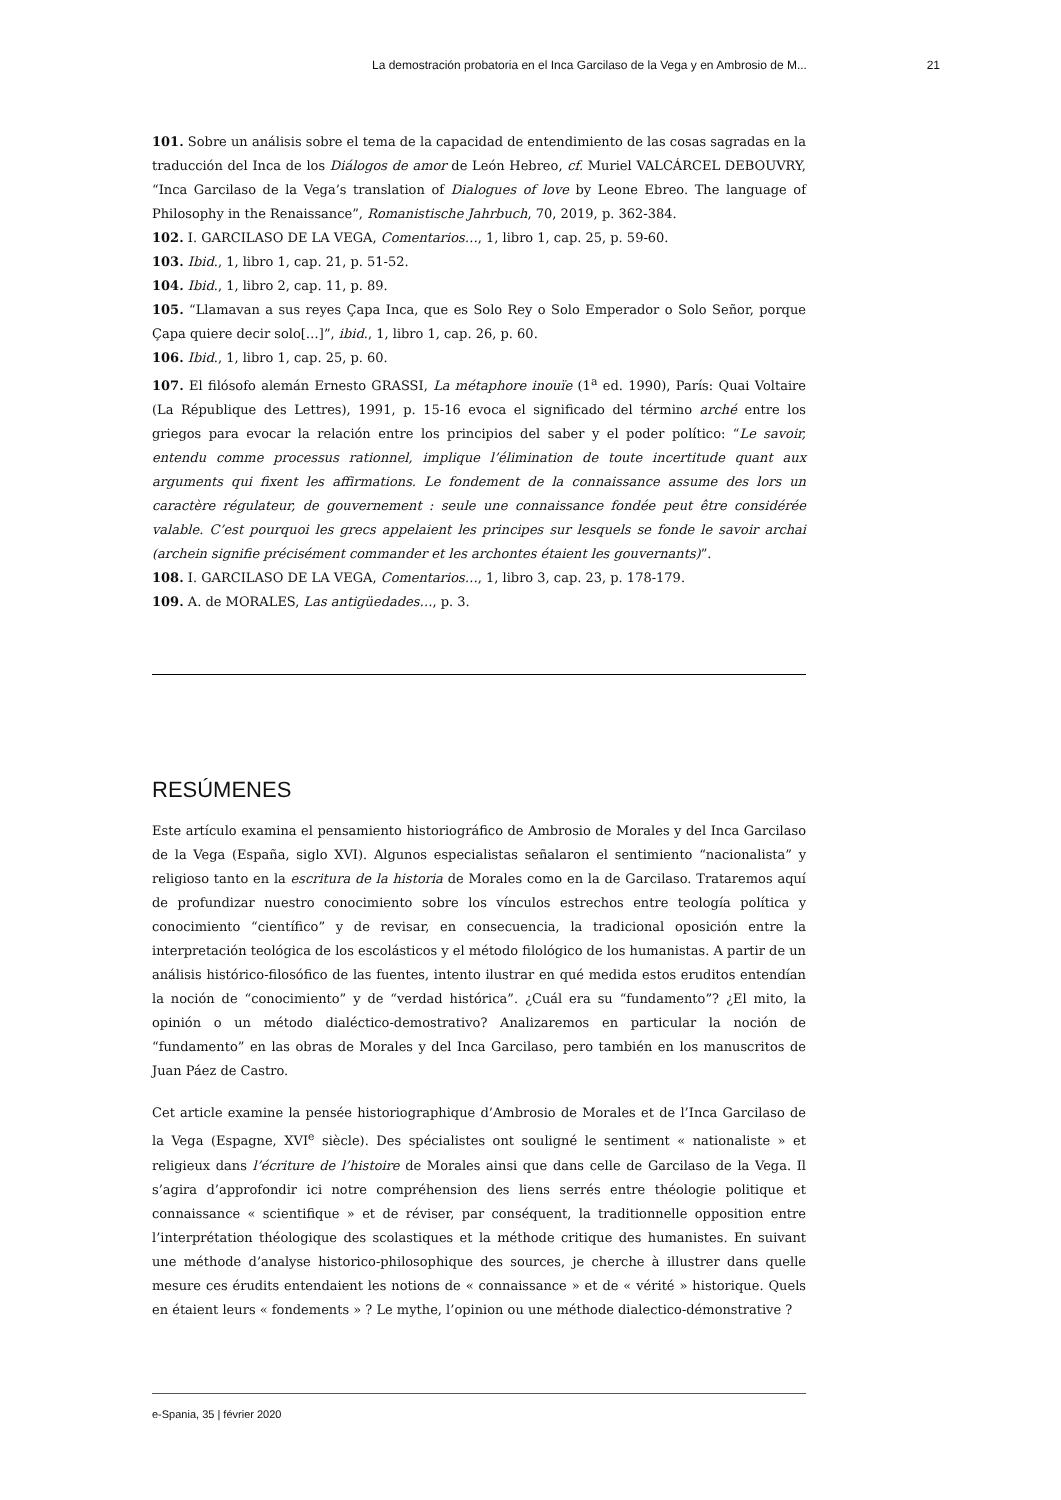La demostración probatoria en el Inca Garcilaso de la Vega y en Ambrosio de M... 21
101. Sobre un análisis sobre el tema de la capacidad de entendimiento de las cosas sagradas en la traducción del Inca de los Diálogos de amor de León Hebreo, cf. Muriel VALCÁRCEL DEBOUVRY, “Inca Garcilaso de la Vega’s translation of Dialogues of love by Leone Ebreo. The language of Philosophy in the Renaissance”, Romanistische Jahrbuch, 70, 2019, p. 362-384.
102. I. GARCILASO DE LA VEGA, Comentarios…, 1, libro 1, cap. 25, p. 59-60.
103. Ibid., 1, libro 1, cap. 21, p. 51-52.
104. Ibid., 1, libro 2, cap. 11, p. 89.
105. “Llamavan a sus reyes Çapa Inca, que es Solo Rey o Solo Emperador o Solo Señor, porque Çapa quiere decir solo[…]”, ibid., 1, libro 1, cap. 26, p. 60.
106. Ibid., 1, libro 1, cap. 25, p. 60.
107. El filósofo alemán Ernesto GRASSI, La métaphore inouïe (1<sup>a</sup> ed. 1990), París: Quai Voltaire (La République des Lettres), 1991, p. 15-16 evoca el significado del término arché entre los griegos para evocar la relación entre los principios del saber y el poder político: “Le savoir, entendu comme processus rationnel, implique l’élimination de toute incertitude quant aux arguments qui fixent les affirmations. Le fondement de la connaissance assume des lors un caractère régulateur, de gouvernement : seule une connaissance fondée peut être considérée valable. C’est pourquoi les grecs appelaient les principes sur lesquels se fonde le savoir archai (archein signifie précisément commander et les archontes étaient les gouvernants)”.
108. I. GARCILASO DE LA VEGA, Comentarios…, 1, libro 3, cap. 23, p. 178-179.
109. A. de MORALES, Las antigüedades…, p. 3.
RESÚMENES
Este artículo examina el pensamiento historiográfico de Ambrosio de Morales y del Inca Garcilaso de la Vega (España, siglo XVI). Algunos especialistas señalaron el sentimiento “nacionalista” y religioso tanto en la escritura de la historia de Morales como en la de Garcilaso. Trataremos aquí de profundizar nuestro conocimiento sobre los vínculos estrechos entre teología política y conocimiento “científico” y de revisar, en consecuencia, la tradicional oposición entre la interpretación teológica de los escolásticos y el método filológico de los humanistas. A partir de un análisis histórico-filosófico de las fuentes, intento ilustrar en qué medida estos eruditos entendían la noción de “conocimiento” y de “verdad histórica”. ¿Cuál era su “fundamento”? ¿El mito, la opinión o un método dialéctico-demostrativo? Analizaremos en particular la noción de “fundamento” en las obras de Morales y del Inca Garcilaso, pero también en los manuscritos de Juan Páez de Castro.
Cet article examine la pensée historiographique d’Ambrosio de Morales et de l’Inca Garcilaso de la Vega (Espagne, XVI<sup>e</sup> siècle). Des spécialistes ont souligné le sentiment « nationaliste » et religieux dans l’écriture de l’histoire de Morales ainsi que dans celle de Garcilaso de la Vega. Il s’agira d’approfondir ici notre compréhension des liens serrés entre théologie politique et connaissance « scientifique » et de réviser, par conséquent, la traditionnelle opposition entre l’interprétation théologique des scolastiques et la méthode critique des humanistes. En suivant une méthode d’analyse historico-philosophique des sources, je cherche à illustrer dans quelle mesure ces érudits entendaient les notions de « connaissance » et de « vérité » historique. Quels en étaient leurs « fondements » ? Le mythe, l’opinion ou une méthode dialectico-démonstrative ?
e-Spania, 35 | février 2020